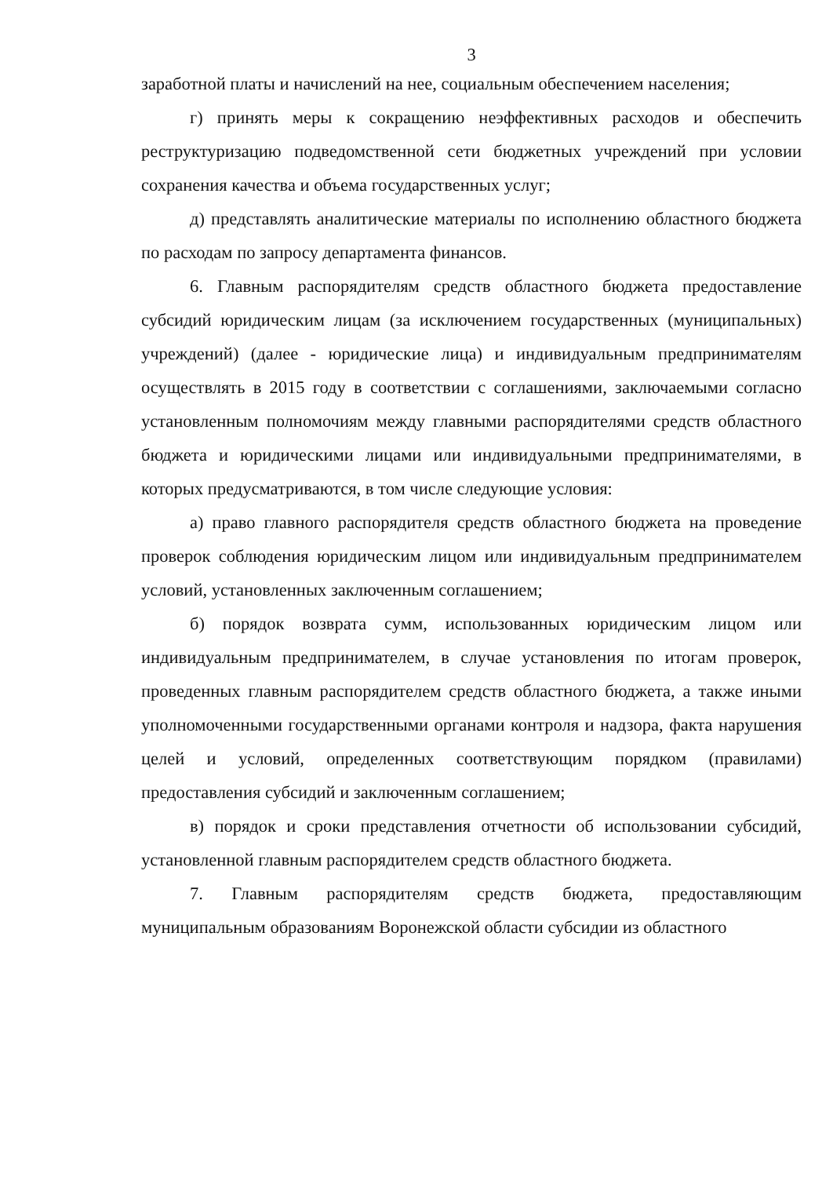3
заработной платы и начислений на нее, социальным обеспечением населения;
г) принять меры к сокращению неэффективных расходов и обеспечить реструктуризацию подведомственной сети бюджетных учреждений при условии сохранения качества и объема государственных услуг;
д) представлять аналитические материалы по исполнению областного бюджета по расходам по запросу департамента финансов.
6. Главным распорядителям средств областного бюджета предоставление субсидий юридическим лицам (за исключением государственных (муниципальных) учреждений) (далее - юридические лица) и индивидуальным предпринимателям осуществлять в 2015 году в соответствии с соглашениями, заключаемыми согласно установленным полномочиям между главными распорядителями средств областного бюджета и юридическими лицами или индивидуальными предпринимателями, в которых предусматриваются, в том числе следующие условия:
а) право главного распорядителя средств областного бюджета на проведение проверок соблюдения юридическим лицом или индивидуальным предпринимателем условий, установленных заключенным соглашением;
б) порядок возврата сумм, использованных юридическим лицом или индивидуальным предпринимателем, в случае установления по итогам проверок, проведенных главным распорядителем средств областного бюджета, а также иными уполномоченными государственными органами контроля и надзора, факта нарушения целей и условий, определенных соответствующим порядком (правилами) предоставления субсидий и заключенным соглашением;
в) порядок и сроки представления отчетности об использовании субсидий, установленной главным распорядителем средств областного бюджета.
7. Главным распорядителям средств бюджета, предоставляющим муниципальным образованиям Воронежской области субсидии из областного